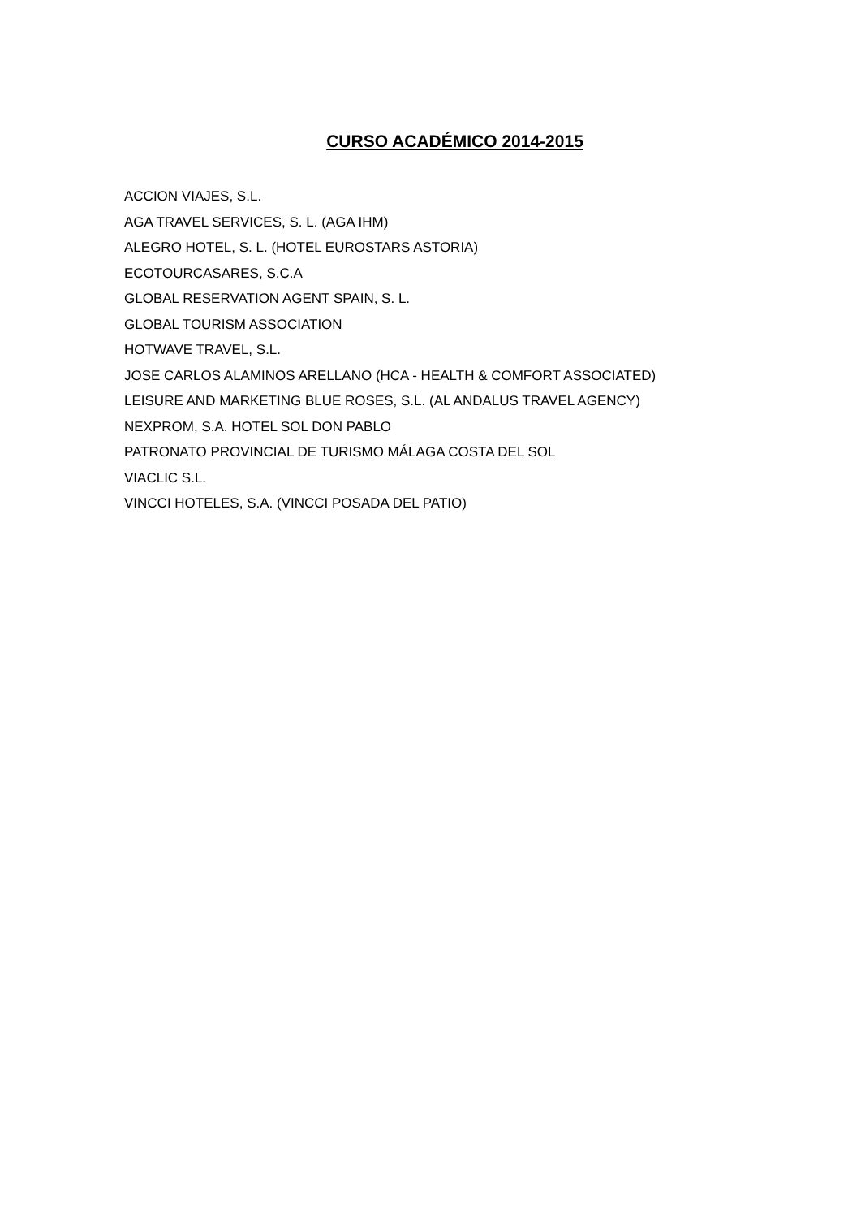CURSO ACADÉMICO 2014-2015
ACCION VIAJES, S.L.
AGA TRAVEL SERVICES, S. L. (AGA IHM)
ALEGRO HOTEL, S. L. (HOTEL EUROSTARS ASTORIA)
ECOTOURCASARES, S.C.A
GLOBAL RESERVATION AGENT SPAIN, S. L.
GLOBAL TOURISM ASSOCIATION
HOTWAVE TRAVEL, S.L.
JOSE CARLOS ALAMINOS ARELLANO (HCA - HEALTH & COMFORT ASSOCIATED)
LEISURE AND MARKETING BLUE ROSES, S.L. (AL ANDALUS TRAVEL AGENCY)
NEXPROM, S.A. HOTEL SOL DON PABLO
PATRONATO PROVINCIAL DE TURISMO MÁLAGA COSTA DEL SOL
VIACLIC S.L.
VINCCI HOTELES, S.A. (VINCCI POSADA DEL PATIO)